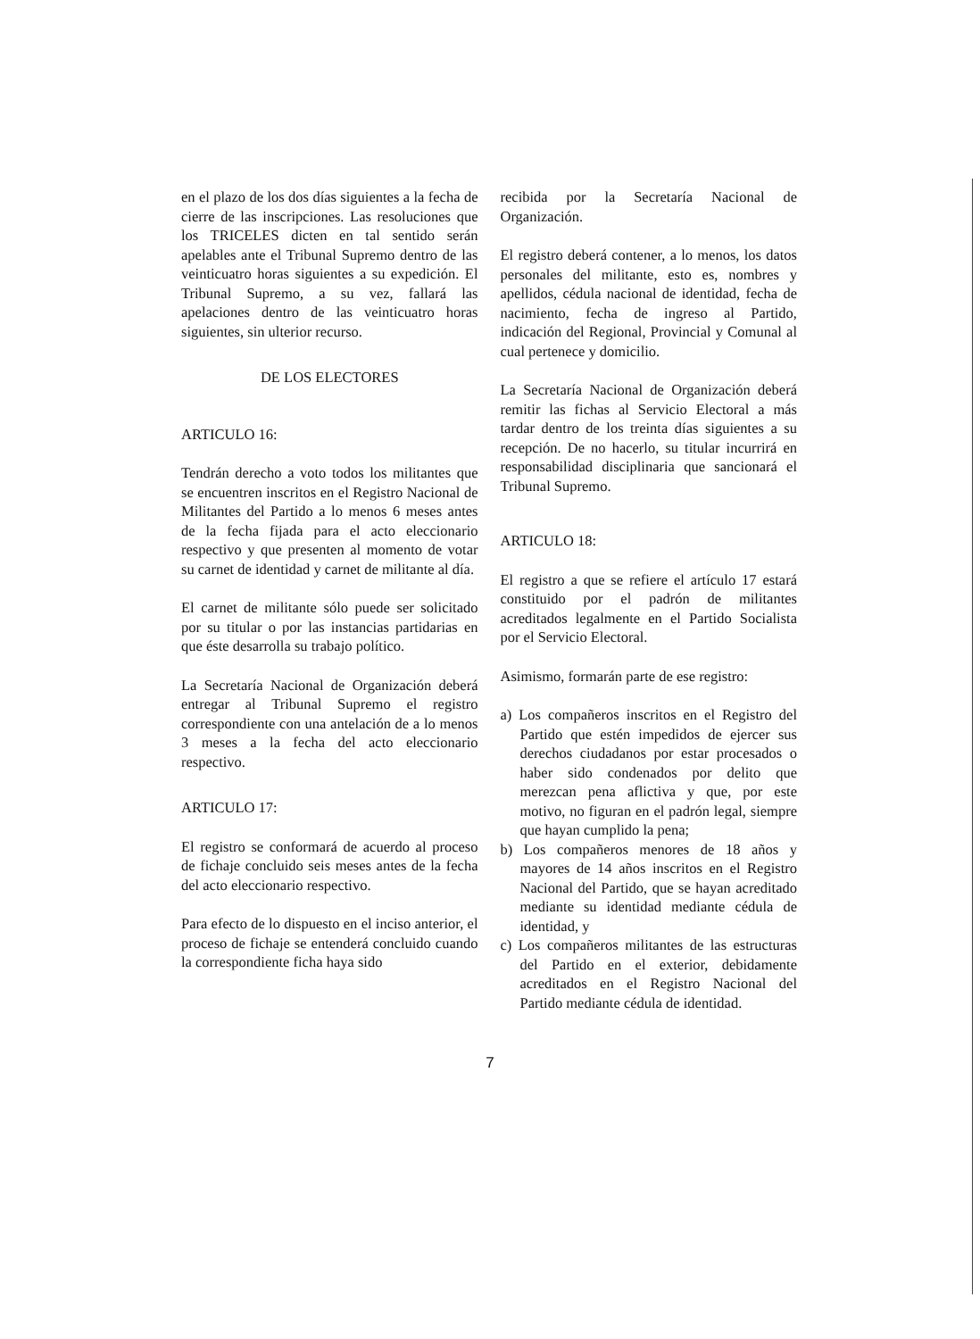en el plazo de los dos días siguientes a la fecha de cierre de las inscripciones. Las resoluciones que los TRICELES dicten en tal sentido serán apelables ante el Tribunal Supremo dentro de las veinticuatro horas siguientes a su expedición. El Tribunal Supremo, a su vez, fallará las apelaciones dentro de las veinticuatro horas siguientes, sin ulterior recurso.
DE LOS ELECTORES
ARTICULO 16:
Tendrán derecho a voto todos los militantes que se encuentren inscritos en el Registro Nacional de Militantes del Partido a lo menos 6 meses antes de la fecha fijada para el acto eleccionario respectivo y que presenten al momento de votar su carnet de identidad y carnet de militante al día.
El carnet de militante sólo puede ser solicitado por su titular o por las instancias partidarias en que éste desarrolla su trabajo político.
La Secretaría Nacional de Organización deberá entregar al Tribunal Supremo el registro correspondiente con una antelación de a lo menos 3 meses a la fecha del acto eleccionario respectivo.
ARTICULO 17:
El registro se conformará de acuerdo al proceso de fichaje concluido seis meses antes de la fecha del acto eleccionario respectivo.
Para efecto de lo dispuesto en el inciso anterior, el proceso de fichaje se entenderá concluido cuando la correspondiente ficha haya sido
recibida por la Secretaría Nacional de Organización.
El registro deberá contener, a lo menos, los datos personales del militante, esto es, nombres y apellidos, cédula nacional de identidad, fecha de nacimiento, fecha de ingreso al Partido, indicación del Regional, Provincial y Comunal al cual pertenece y domicilio.
La Secretaría Nacional de Organización deberá remitir las fichas al Servicio Electoral a más tardar dentro de los treinta días siguientes a su recepción. De no hacerlo, su titular incurrirá en responsabilidad disciplinaria que sancionará el Tribunal Supremo.
ARTICULO 18:
El registro a que se refiere el artículo 17 estará constituido por el padrón de militantes acreditados legalmente en el Partido Socialista por el Servicio Electoral.
Asimismo, formarán parte de ese registro:
a) Los compañeros inscritos en el Registro del Partido que estén impedidos de ejercer sus derechos ciudadanos por estar procesados o haber sido condenados por delito que merezcan pena aflictiva y que, por este motivo, no figuran en el padrón legal, siempre que hayan cumplido la pena;
b) Los compañeros menores de 18 años y mayores de 14 años inscritos en el Registro Nacional del Partido, que se hayan acreditado mediante su identidad mediante cédula de identidad, y
c) Los compañeros militantes de las estructuras del Partido en el exterior, debidamente acreditados en el Registro Nacional del Partido mediante cédula de identidad.
7